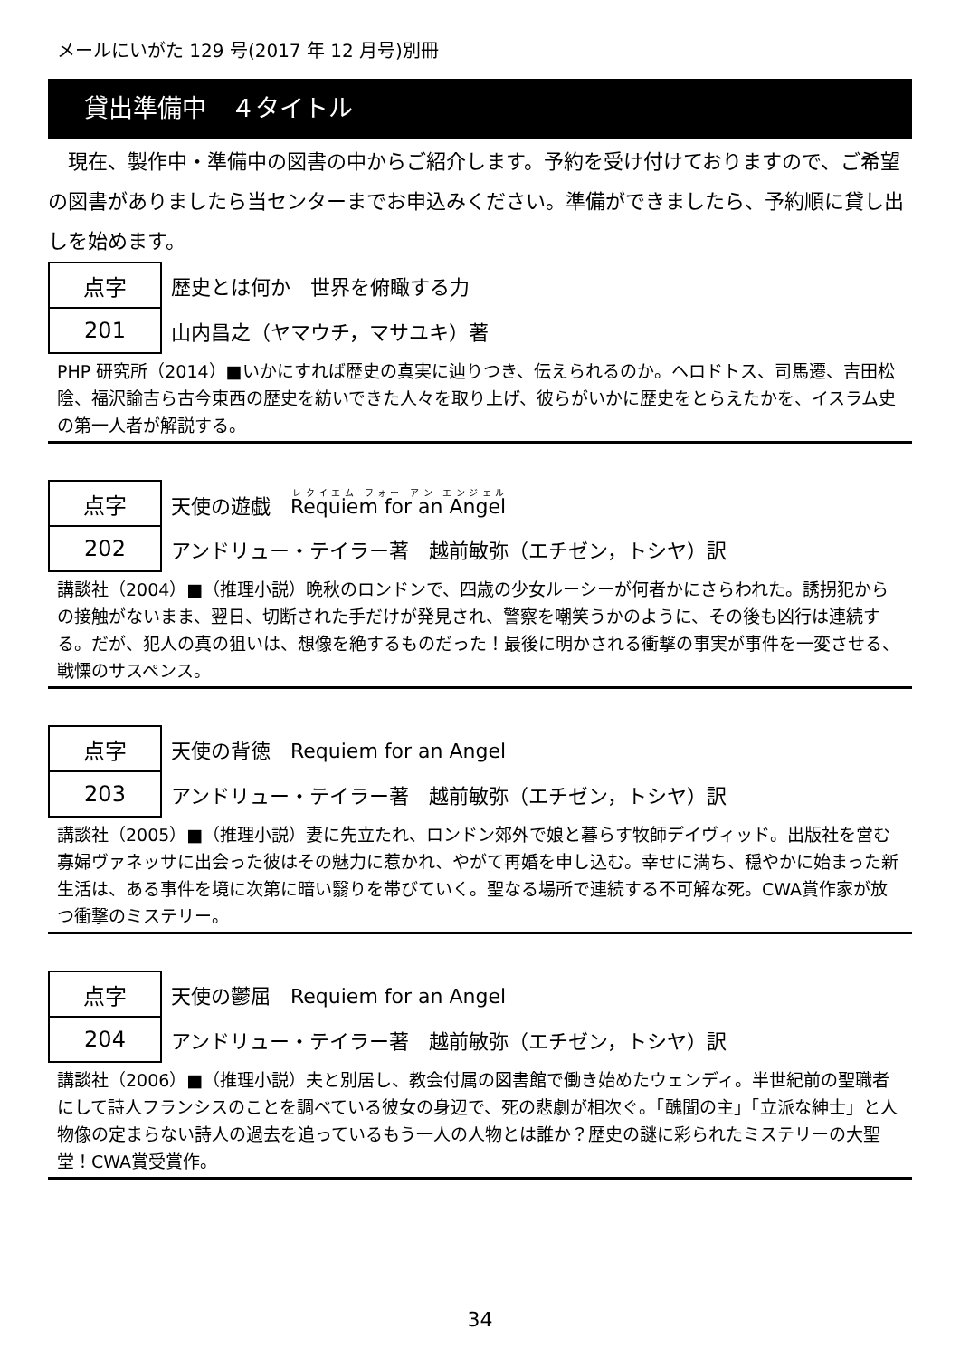メールにいがた 129 号(2017 年 12 月号)別冊
貸出準備中　４タイトル
　現在、製作中・準備中の図書の中からご紹介します。予約を受け付けておりますので、ご希望の図書がありましたら当センターまでお申込みください。準備ができましたら、予約順に貸し出しを始めます。
| 点字 | 歴史とは何か 世界を俯瞰する力 |
| 201 | 山内昌之（ヤマウチ，マサユキ）著 |
PHP 研究所（2014）■いかにすれば歴史の真実に辿りつき、伝えられるのか。ヘロドトス、司馬遷、吉田松陰、福沢諭吉ら古今東西の歴史を紡いできた人々を取り上げ、彼らがいかに歴史をとらえたかを、イスラム史の第一人者が解説する。
| 点字 | 天使の遊戯 Requiem for an Angel |
| 202 | アンドリュー・テイラー著 越前敏弥（エチゼン，トシヤ）訳 |
講談社（2004）■（推理小説）晩秋のロンドンで、四歳の少女ルーシーが何者かにさらわれた。誘拐犯からの接触がないまま、翌日、切断された手だけが発見され、警察を嘲笑うかのように、その後も凶行は連続する。だが、犯人の真の狙いは、想像を絶するものだった！最後に明かされる衝撃の事実が事件を一変させる、戦慄のサスペンス。
| 点字 | 天使の背徳 Requiem for an Angel |
| 203 | アンドリュー・テイラー著 越前敏弥（エチゼン，トシヤ）訳 |
講談社（2005）■（推理小説）妻に先立たれ、ロンドン郊外で娘と暮らす牧師デイヴィッド。出版社を営む寡婦ヴァネッサに出会った彼はその魅力に惹かれ、やがて再婚を申し込む。幸せに満ち、穏やかに始まった新生活は、ある事件を境に次第に暗い翳りを帯びていく。聖なる場所で連続する不可解な死。CWA賞作家が放つ衝撃のミステリー。
| 点字 | 天使の鬱屈 Requiem for an Angel |
| 204 | アンドリュー・テイラー著 越前敏弥（エチゼン，トシヤ）訳 |
講談社（2006）■（推理小説）夫と別居し、教会付属の図書館で働き始めたウェンディ。半世紀前の聖職者にして詩人フランシスのことを調べている彼女の身辺で、死の悲劇が相次ぐ。「醜聞の主」「立派な紳士」と人物像の定まらない詩人の過去を追っているもう一人の人物とは誰か？歴史の謎に彩られたミステリーの大聖堂！CWA賞受賞作。
34